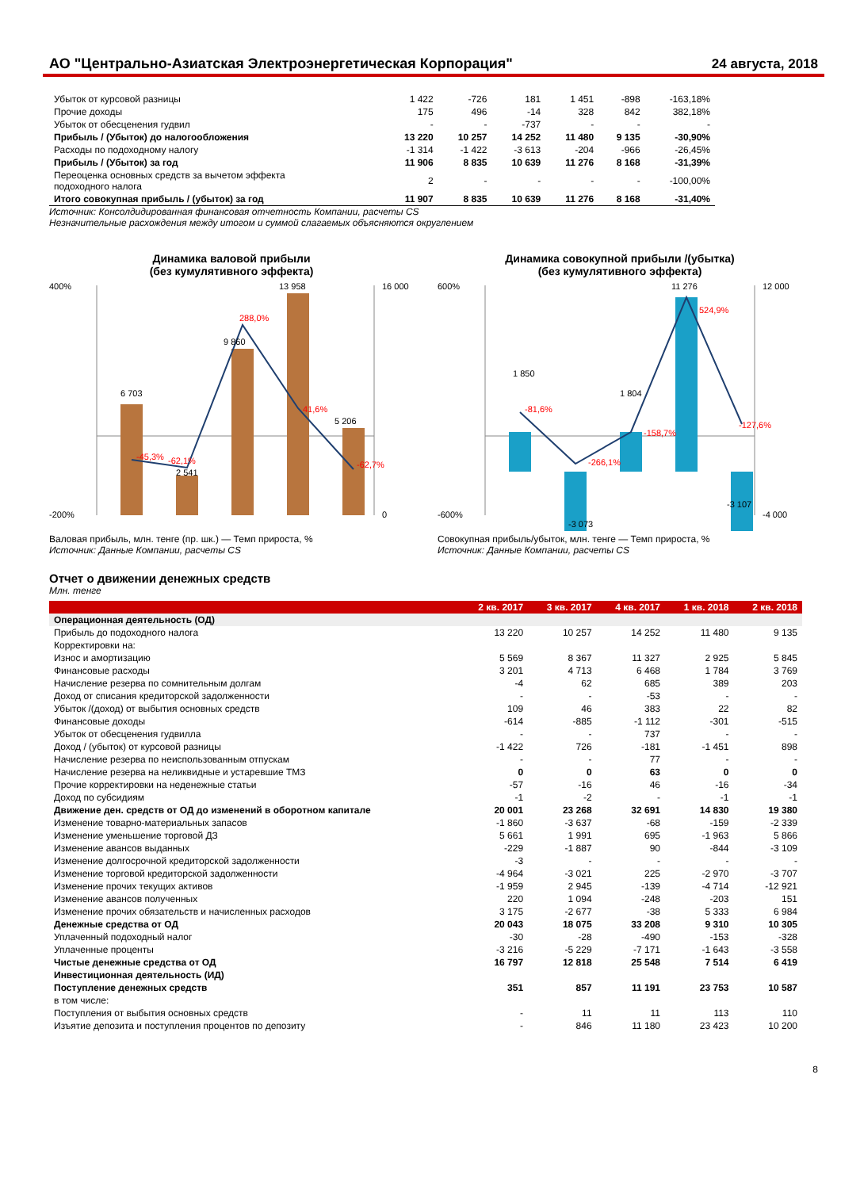АО "Центрально-Азиатская Электроэнергетическая Корпорация"
24 августа, 2018
| Убыток от курсовой разницы | 1 422 | -726 | 181 | 1 451 | -898 | -163,18% |
| Прочие доходы | 175 | 496 | -14 | 328 | 842 | 382,18% |
| Убыток от обесценения гудвил | - | - | -737 | - | - | - |
| Прибыль / (Убыток) до налогообложения | 13 220 | 10 257 | 14 252 | 11 480 | 9 135 | -30,90% |
| Расходы по подоходному налогу | -1 314 | -1 422 | -3 613 | -204 | -966 | -26,45% |
| Прибыль / (Убыток) за год | 11 906 | 8 835 | 10 639 | 11 276 | 8 168 | -31,39% |
| Переоценка основных средств за вычетом эффекта подоходного налога | 2 | - | - | - | - | -100,00% |
| Итого совокупная прибыль / (убыток) за год | 11 907 | 8 835 | 10 639 | 11 276 | 8 168 | -31,40% |
Источник: Консолдидированная финансовая отчетность Компании, расчеты CS
Незначительные расхождения между итогом и суммой слагаемых объясняются округлением
Динамика валовой прибыли
(без кумулятивного эффекта)
400%
-200%
16 000
0
6 703
2 541
9 860
13 958
5 206
288,0%
41,6%
-62,1%
-62,7%
-45,3%
Валовая прибыль, млн. тенге (пр. шк.) — Темп прироста, %
Источник: Данные Компании, расчеты CS
Динамика совокупной прибыли /(убытка)
(без кумулятивного эффекта)
600%
-600%
12 000
-4 000
1 850
-3 073
1 804
11 276
-3 107
524,9%
-81,6%
-266,1%
-158,7%
-127,6%
Совокупная прибыль/убыток, млн. тенге — Темп прироста, %
Источник: Данные Компании, расчеты CS
Отчет о движении денежных средств
Млн. тенге
| | 2 кв. 2017 | 3 кв. 2017 | 4 кв. 2017 | 1 кв. 2018 | 2 кв. 2018 |
| --- | --- | --- | --- | --- | --- |
| Операционная деятельность (ОД) | | | | | |
| Прибыль до подоходного налога | 13 220 | 10 257 | 14 252 | 11 480 | 9 135 |
| Корректировки на: | | | | | |
| Износ и амортизацию | 5 569 | 8 367 | 11 327 | 2 925 | 5 845 |
| Финансовые расходы | 3 201 | 4 713 | 6 468 | 1 784 | 3 769 |
| Начисление резерва по сомнительным долгам | -4 | 62 | 685 | 389 | 203 |
| Доход от списания кредиторской задолженности | - | - | -53 | - | - |
| Убыток /(доход) от выбытия основных средств | 109 | 46 | 383 | 22 | 82 |
| Финансовые доходы | -614 | -885 | -1 112 | -301 | -515 |
| Убыток от обесценения гудвилла | - | - | 737 | - | - |
| Доход / (убыток) от курсовой разницы | -1 422 | 726 | -181 | -1 451 | 898 |
| Начисление резерва по неиспользованным отпускам | - | - | 77 | - | - |
| Начисление резерва на неликвидные и устаревшие ТМЗ | 0 | 0 | 63 | 0 | 0 |
| Прочие корректировки на неденежные статьи | -57 | -16 | 46 | -16 | -34 |
| Доход по субсидиям | -1 | -2 | - | -1 | -1 |
| Движение ден. средств от ОД до изменений в оборотном капитале | 20 001 | 23 268 | 32 691 | 14 830 | 19 380 |
| Изменение товарно-материальных запасов | -1 860 | -3 637 | -68 | -159 | -2 339 |
| Изменение уменьшение торговой ДЗ | 5 661 | 1 991 | 695 | -1 963 | 5 866 |
| Изменение авансов выданных | -229 | -1 887 | 90 | -844 | -3 109 |
| Изменение долгосрочной кредиторской задолженности | -3 | - | - | - | - |
| Изменение торговой кредиторской задолженности | -4 964 | -3 021 | 225 | -2 970 | -3 707 |
| Изменение прочих текущих активов | -1 959 | 2 945 | -139 | -4 714 | -12 921 |
| Изменение авансов полученных | 220 | 1 094 | -248 | -203 | 151 |
| Изменение прочих обязательств и начисленных расходов | 3 175 | -2 677 | -38 | 5 333 | 6 984 |
| Денежные средства от ОД | 20 043 | 18 075 | 33 208 | 9 310 | 10 305 |
| Уплаченный подоходный налог | -30 | -28 | -490 | -153 | -328 |
| Уплаченные проценты | -3 216 | -5 229 | -7 171 | -1 643 | -3 558 |
| Чистые денежные средства от ОД | 16 797 | 12 818 | 25 548 | 7 514 | 6 419 |
| Инвестиционная деятельность (ИД) | | | | | |
| Поступление денежных средств | 351 | 857 | 11 191 | 23 753 | 10 587 |
| в том числе: | | | | | |
| Поступления от выбытия основных средств | - | 11 | 11 | 113 | 110 |
| Изъятие депозита и поступления процентов по депозиту | - | 846 | 11 180 | 23 423 | 10 200 |
8